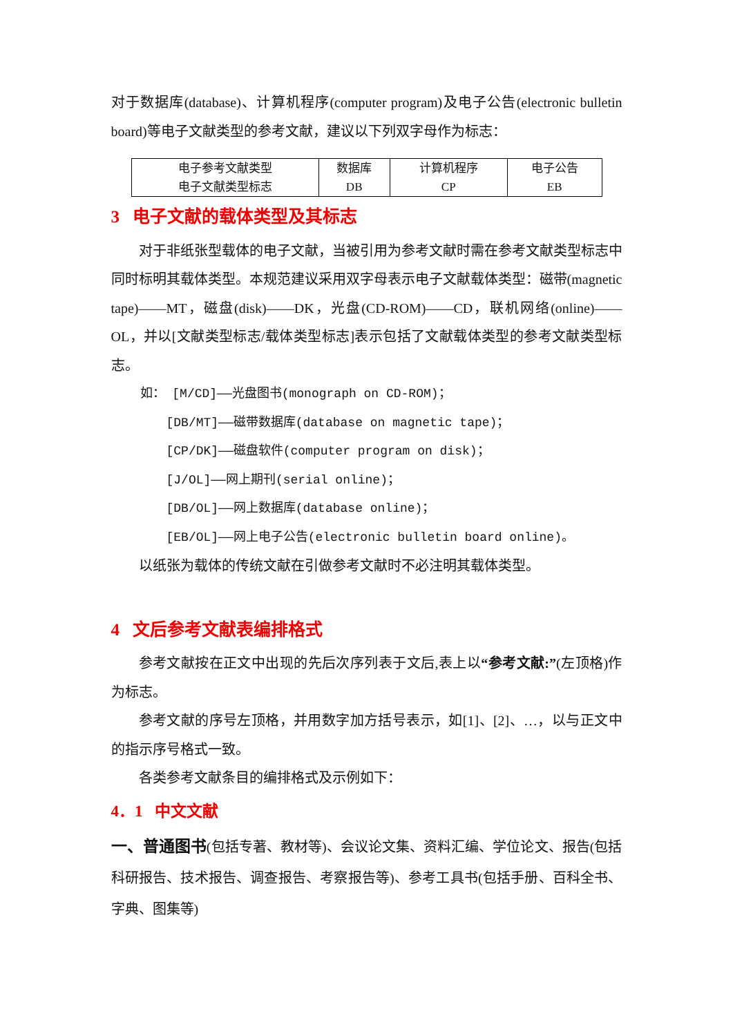对于数据库(database)、计算机程序(computer program)及电子公告(electronic bulletin board)等电子文献类型的参考文献，建议以下列双字母作为标志：
| 电子参考文献类型 | 数据库 | 计算机程序 | 电子公告 |
| 电子文献类型标志 | DB | CP | EB |
3 电子文献的载体类型及其标志
对于非纸张型载体的电子文献，当被引用为参考文献时需在参考文献类型标志中同时标明其载体类型。本规范建议采用双字母表示电子文献载体类型：磁带(magnetic tape)——MT，磁盘(disk)——DK，光盘(CD-ROM)——CD，联机网络(online)——OL，并以[文献类型标志/载体类型标志]表示包括了文献载体类型的参考文献类型标志。
如： [M/CD]——光盘图书(monograph on CD-ROM)；
[DB/MT]——磁带数据库(database on magnetic tape)；
[CP/DK]——磁盘软件(computer program on disk)；
[J/OL]——网上期刊(serial online)；
[DB/OL]——网上数据库(database online)；
[EB/OL]——网上电子公告(electronic bulletin board online)。
以纸张为载体的传统文献在引做参考文献时不必注明其载体类型。
4 文后参考文献表编排格式
参考文献按在正文中出现的先后次序列表于文后,表上以“参考文献:”(左顶格)作为标志。
参考文献的序号左顶格，并用数字加方括号表示，如[1]、[2]、…，以与正文中的指示序号格式一致。
各类参考文献条目的编排格式及示例如下：
4．1 中文文献
一、普通图书(包括专著、教材等)、会议论文集、资料汇编、学位论文、报告(包括科研报告、技术报告、调查报告、考察报告等)、参考工具书(包括手册、百科全书、字典、图集等)